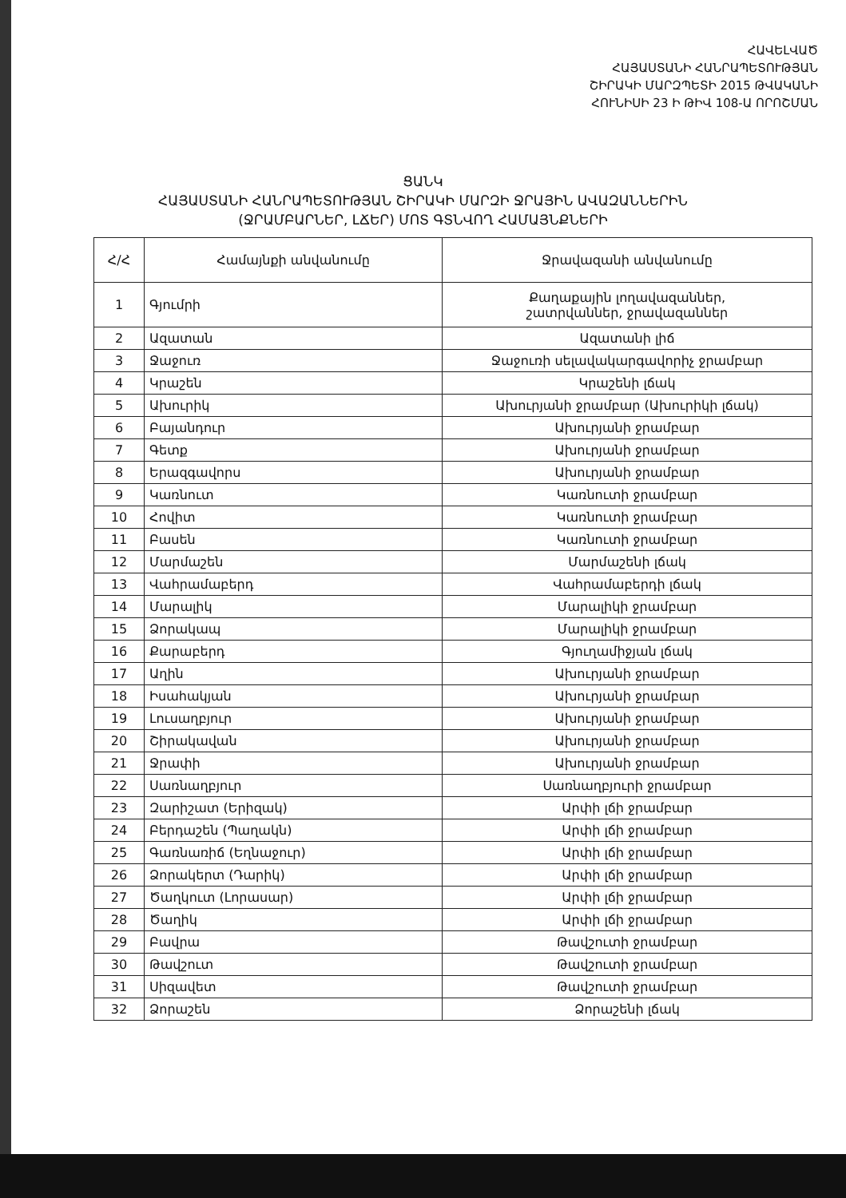ՀԱՎԵԼՎԱԾ
ՀԱՅԱՍՏԱՆԻ ՀԱՆՐԱՊԵՏՈՒԹՅԱՆ
ՇԻՐԱԿԻ ՄԱՐԶՊԵՏԻ 2015 ԹՎԱԿԱՆԻ
ՀՈՒՆԻՍԻ 23 Ի ԹԻՎ 108-Ա ՈՐՈՇՄԱՆ
ՑԱՆԿ
ՀԱՅԱՍՏԱՆԻ ՀԱՆՐԱՊԵՏՈՒԹՅԱՆ ՇԻՐԱԿԻ ՄԱՐԶԻ ՋՐԱՅԻՆ ԱՎԱԶԱՆՆԵՐԻՆ
(ՋՐԱՄԲԱՐՆԵՐ, ԼՃԵՐ) ՄՈՏ ԳՏՆՎՈՂ ՀԱՄԱՅՆՔՆԵՐԻ
| Հ/Հ | Համայնքի անվանումը | Ջրավազանի անվանումը |
| --- | --- | --- |
| 1 | Գյումրի | Քաղաքային լողավազաններ, շատրվաններ, ջրավազաններ |
| 2 | Ազատան | Ազատանի լիճ |
| 3 | Ջաջուռ | Ջաջուռի սելավակարգավորիչ ջրամբար |
| 4 | Կրաշեն | Կրաշենի լճակ |
| 5 | Ախուրիկ | Ախուրյանի ջրամբար (Ախուրիկի լճակ) |
| 6 | Բայանդուր | Ախուրյանի ջրամբար |
| 7 | Գետք | Ախուրյանի ջրամբար |
| 8 | Երազգավորս | Ախուրյանի ջրամբար |
| 9 | Կառնուտ | Կառնուտի ջրամբար |
| 10 | Հովիտ | Կառնուտի ջրամբար |
| 11 | Բասեն | Կառնուտի ջրամբար |
| 12 | Մարմաշեն | Մարմաշենի լճակ |
| 13 | Վահրամաբերդ | Վահրամաբերդի լճակ |
| 14 | Մարալիկ | Մարալիկի ջրամբար |
| 15 | Ձորակապ | Մարալիկի ջրամբար |
| 16 | Քարաբերդ | Գյուղամիջյան լճակ |
| 17 | Աղին | Ախուրյանի ջրամբար |
| 18 | Իսահակյան | Ախուրյանի ջրամբար |
| 19 | Լուսաղբյուր | Ախուրյանի ջրամբար |
| 20 | Շիրակավան | Ախուրյանի ջրամբար |
| 21 | Ջրափի | Ախուրյանի ջրամբար |
| 22 | Սառնաղբյուր | Սառնաղբյուրի ջրամբար |
| 23 | Զարիշատ (Երիզակ) | Արփի լճի ջրամբար |
| 24 | Բերդաշեն (Պաղակն) | Արփի լճի ջրամբար |
| 25 | Գառնառիճ (Եղնաջուր) | Արփի լճի ջրամբար |
| 26 | Ձորակերտ (Դարիկ) | Արփի լճի ջրամբար |
| 27 | Ծաղկուտ (Լորասար) | Արփի լճի ջրամբար |
| 28 | Ծաղիկ | Արփի լճի ջրամբար |
| 29 | Բավրա | Թավշուտի ջրամբար |
| 30 | Թավշուտ | Թավշուտի ջրամբար |
| 31 | Սիզավետ | Թավշուտի ջրամբար |
| 32 | Ձորաշեն | Ձորաշենի լճակ |